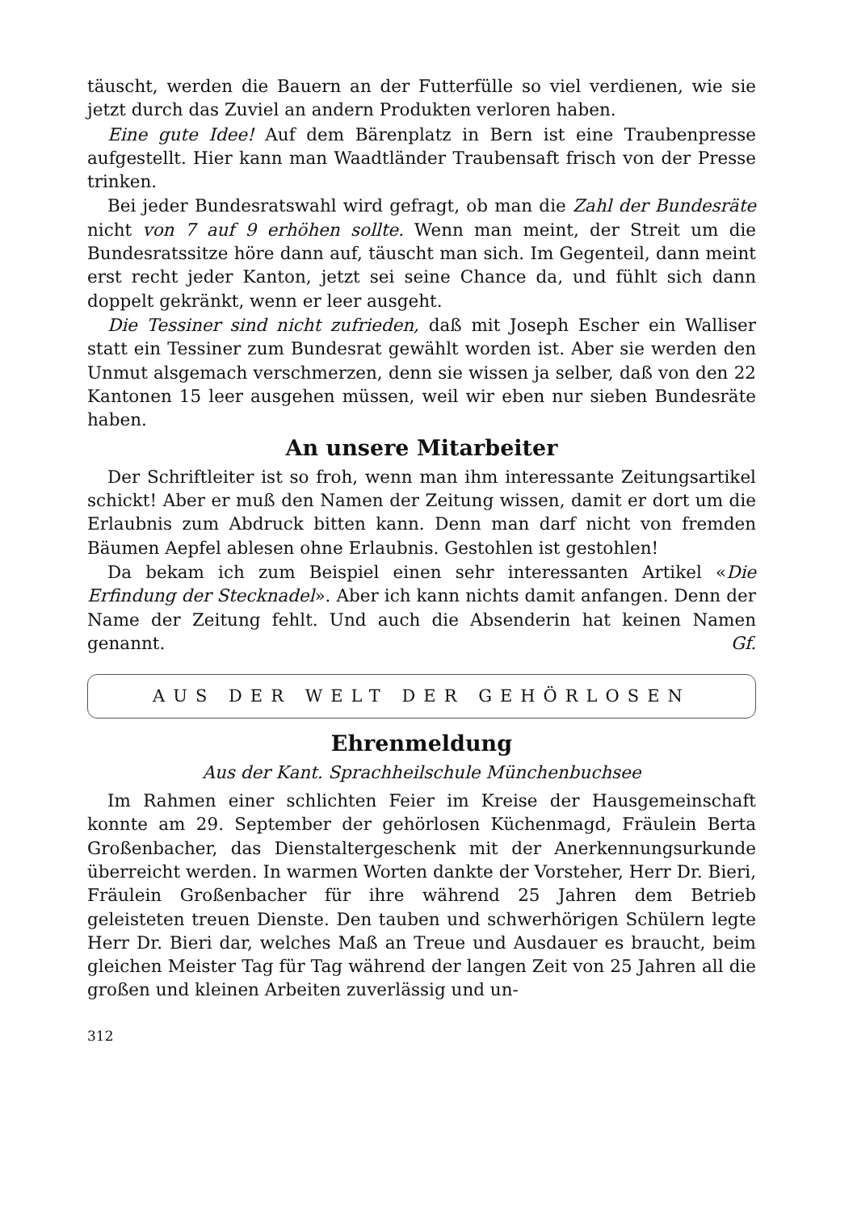täuscht, werden die Bauern an der Futterfülle so viel verdienen, wie sie jetzt durch das Zuviel an andern Produkten verloren haben.
Eine gute Idee! Auf dem Bärenplatz in Bern ist eine Traubenpresse aufgestellt. Hier kann man Waadtländer Traubensaft frisch von der Presse trinken.
Bei jeder Bundesratswahl wird gefragt, ob man die Zahl der Bundesräte nicht von 7 auf 9 erhöhen sollte. Wenn man meint, der Streit um die Bundesratssitze höre dann auf, täuscht man sich. Im Gegenteil, dann meint erst recht jeder Kanton, jetzt sei seine Chance da, und fühlt sich dann doppelt gekränkt, wenn er leer ausgeht.
Die Tessiner sind nicht zufrieden, daß mit Joseph Escher ein Walliser statt ein Tessiner zum Bundesrat gewählt worden ist. Aber sie werden den Unmut alsgemach verschmerzen, denn sie wissen ja selber, daß von den 22 Kantonen 15 leer ausgehen müssen, weil wir eben nur sieben Bundesräte haben.
An unsere Mitarbeiter
Der Schriftleiter ist so froh, wenn man ihm interessante Zeitungsartikel schickt! Aber er muß den Namen der Zeitung wissen, damit er dort um die Erlaubnis zum Abdruck bitten kann. Denn man darf nicht von fremden Bäumen Aepfel ablesen ohne Erlaubnis. Gestohlen ist gestohlen!
Da bekam ich zum Beispiel einen sehr interessanten Artikel «Die Erfindung der Stecknadel». Aber ich kann nichts damit anfangen. Denn der Name der Zeitung fehlt. Und auch die Absenderin hat keinen Namen genannt. Gf.
AUS DER WELT DER GEHÖRLOSEN
Ehrenmeldung
Aus der Kant. Sprachheilschule Münchenbuchsee
Im Rahmen einer schlichten Feier im Kreise der Hausgemeinschaft konnte am 29. September der gehörlosen Küchenmagd, Fräulein Berta Großenbacher, das Dienstaltergeschenk mit der Anerkennungsurkunde überreicht werden. In warmen Worten dankte der Vorsteher, Herr Dr. Bieri, Fräulein Großenbacher für ihre während 25 Jahren dem Betrieb geleisteten treuen Dienste. Den tauben und schwerhörigen Schülern legte Herr Dr. Bieri dar, welches Maß an Treue und Ausdauer es braucht, beim gleichen Meister Tag für Tag während der langen Zeit von 25 Jahren all die großen und kleinen Arbeiten zuverlässig und un-
312